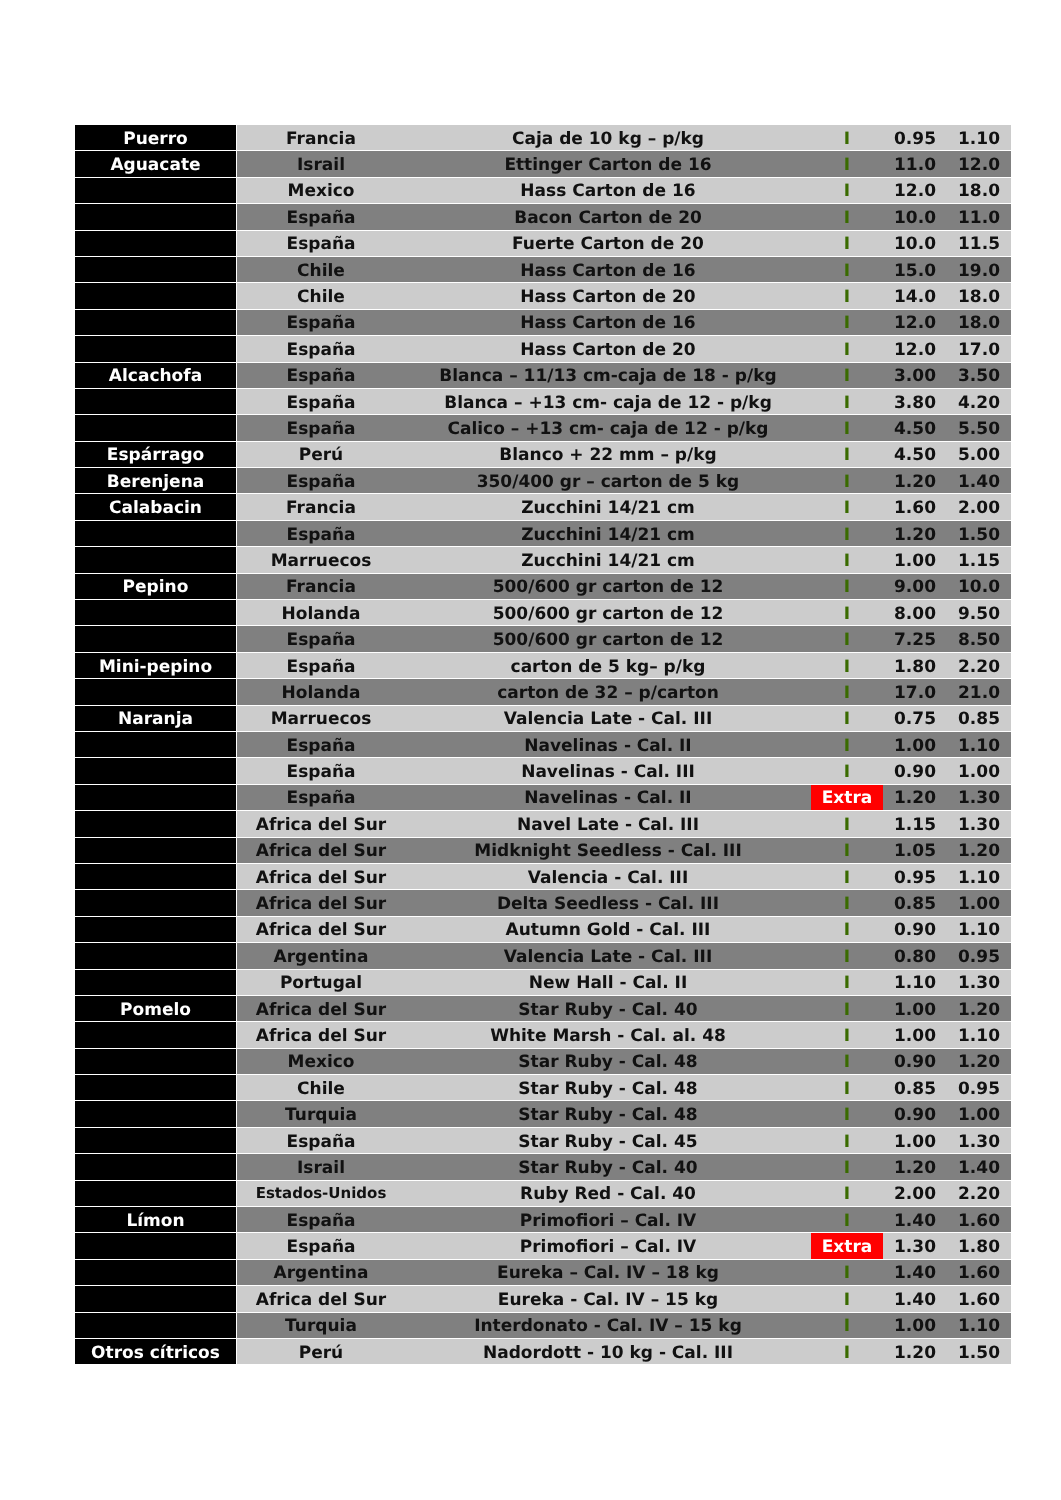| Puerro | Francia | Caja de 10 kg – p/kg | I | 0.95 | 1.10 |
| Aguacate | Israil | Ettinger Carton de 16 | I | 11.0 | 12.0 |
| | Mexico | Hass Carton de 16 | I | 12.0 | 18.0 |
| | España | Bacon Carton de 20 | I | 10.0 | 11.0 |
| | España | Fuerte Carton de 20 | I | 10.0 | 11.5 |
| | Chile | Hass Carton de 16 | I | 15.0 | 19.0 |
| | Chile | Hass Carton de 20 | I | 14.0 | 18.0 |
| | España | Hass Carton de 16 | I | 12.0 | 18.0 |
| | España | Hass Carton de 20 | I | 12.0 | 17.0 |
| Alcachofa | España | Blanca – 11/13 cm-caja de 18 - p/kg | I | 3.00 | 3.50 |
| | España | Blanca – +13 cm- caja de 12 - p/kg | I | 3.80 | 4.20 |
| | España | Calico – +13 cm- caja de 12 - p/kg | I | 4.50 | 5.50 |
| Espárrago | Perú | Blanco + 22 mm – p/kg | I | 4.50 | 5.00 |
| Berenjena | España | 350/400 gr – carton de 5 kg | I | 1.20 | 1.40 |
| Calabacin | Francia | Zucchini 14/21 cm | I | 1.60 | 2.00 |
| | España | Zucchini 14/21 cm | I | 1.20 | 1.50 |
| | Marruecos | Zucchini 14/21 cm | I | 1.00 | 1.15 |
| Pepino | Francia | 500/600 gr carton de 12 | I | 9.00 | 10.0 |
| | Holanda | 500/600 gr carton de 12 | I | 8.00 | 9.50 |
| | España | 500/600 gr carton de 12 | I | 7.25 | 8.50 |
| Mini-pepino | España | carton de 5 kg– p/kg | I | 1.80 | 2.20 |
| | Holanda | carton de 32 – p/carton | I | 17.0 | 21.0 |
| Naranja | Marruecos | Valencia Late - Cal. III | I | 0.75 | 0.85 |
| | España | Navelinas - Cal. II | I | 1.00 | 1.10 |
| | España | Navelinas - Cal. III | I | 0.90 | 1.00 |
| | España | Navelinas - Cal. II | Extra | 1.20 | 1.30 |
| | Africa del Sur | Navel Late - Cal. III | I | 1.15 | 1.30 |
| | Africa del Sur | Midknight Seedless - Cal. III | I | 1.05 | 1.20 |
| | Africa del Sur | Valencia - Cal. III | I | 0.95 | 1.10 |
| | Africa del Sur | Delta Seedless - Cal. III | I | 0.85 | 1.00 |
| | Africa del Sur | Autumn Gold - Cal. III | I | 0.90 | 1.10 |
| | Argentina | Valencia Late - Cal. III | I | 0.80 | 0.95 |
| | Portugal | New Hall - Cal. II | I | 1.10 | 1.30 |
| Pomelo | Africa del Sur | Star Ruby - Cal. 40 | I | 1.00 | 1.20 |
| | Africa del Sur | White Marsh - Cal. al. 48 | I | 1.00 | 1.10 |
| | Mexico | Star Ruby - Cal. 48 | I | 0.90 | 1.20 |
| | Chile | Star Ruby - Cal. 48 | I | 0.85 | 0.95 |
| | Turquia | Star Ruby - Cal. 48 | I | 0.90 | 1.00 |
| | España | Star Ruby - Cal. 45 | I | 1.00 | 1.30 |
| | Israil | Star Ruby - Cal. 40 | I | 1.20 | 1.40 |
| | Estados-Unidos | Ruby Red - Cal. 40 | I | 2.00 | 2.20 |
| Límon | España | Primofiori – Cal. IV | I | 1.40 | 1.60 |
| | España | Primofiori – Cal. IV | Extra | 1.30 | 1.80 |
| | Argentina | Eureka – Cal. IV – 18 kg | I | 1.40 | 1.60 |
| | Africa del Sur | Eureka - Cal. IV – 15 kg | I | 1.40 | 1.60 |
| | Turquia | Interdonato - Cal. IV – 15 kg | I | 1.00 | 1.10 |
| Otros cítricos | Perú | Nadordott - 10 kg - Cal. III | I | 1.20 | 1.50 |